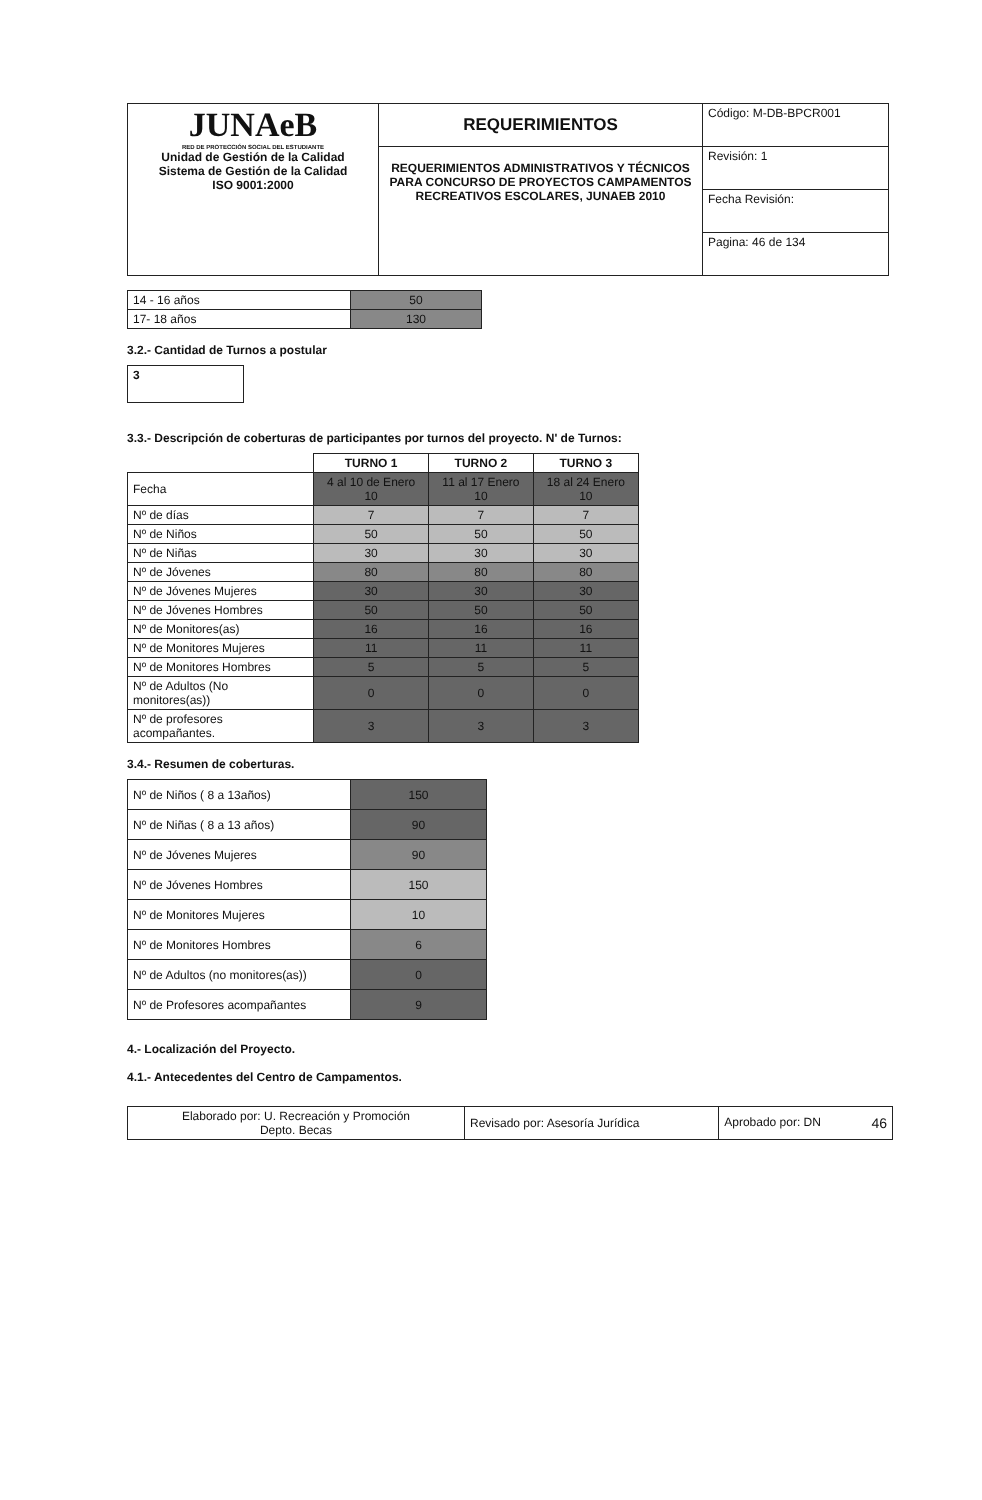| JUNAeB RED DE PROTECCIÓN SOCIAL DEL ESTUDIANTE Unidad de Gestión de la Calidad Sistema de Gestión de la Calidad ISO 9001:2000 | REQUERIMIENTOS | Código: M-DB-BPCR001 |
| | REQUERIMIENTOS ADMINISTRATIVOS Y TÉCNICOS PARA CONCURSO DE PROYECTOS CAMPAMENTOS RECREATIVOS ESCOLARES, JUNAEB 2010 | Revisión: 1 |
| | | Fecha Revisión: |
| | | Pagina: 46 de 134 |
| 14 - 16 años | 50 |
| 17- 18 años | 130 |
3.2.- Cantidad de Turnos a postular
| 3 |
3.3.- Descripción de coberturas de participantes por turnos del proyecto. N' de Turnos:
| | TURNO 1 | TURNO 2 | TURNO 3 |
| Fecha | 4 al 10 de Enero 10 | 11 al 17 Enero 10 | 18 al 24 Enero 10 |
| Nº de días | 7 | 7 | 7 |
| Nº de Niños | 50 | 50 | 50 |
| Nº de Niñas | 30 | 30 | 30 |
| Nº de Jóvenes | 80 | 80 | 80 |
| Nº de Jóvenes Mujeres | 30 | 30 | 30 |
| Nº de Jóvenes Hombres | 50 | 50 | 50 |
| Nº de Monitores(as) | 16 | 16 | 16 |
| Nº de Monitores Mujeres | 11 | 11 | 11 |
| Nº de Monitores Hombres | 5 | 5 | 5 |
| Nº de Adultos (No monitores(as)) | 0 | 0 | 0 |
| Nº de profesores acompañantes. | 3 | 3 | 3 |
3.4.- Resumen de coberturas.
| Nº de Niños ( 8 a 13años) | 150 |
| Nº de Niñas ( 8 a 13 años) | 90 |
| Nº de Jóvenes Mujeres | 90 |
| Nº de Jóvenes Hombres | 150 |
| Nº de Monitores Mujeres | 10 |
| Nº de Monitores Hombres | 6 |
| Nº de Adultos (no monitores(as)) | 0 |
| Nº de Profesores acompañantes | 9 |
4.- Localización del Proyecto.
4.1.- Antecedentes del Centro de Campamentos.
| Elaborado por: U. Recreación y Promoción Depto. Becas | Revisado por: Asesoría Jurídica | Aprobado por: DN 46 |